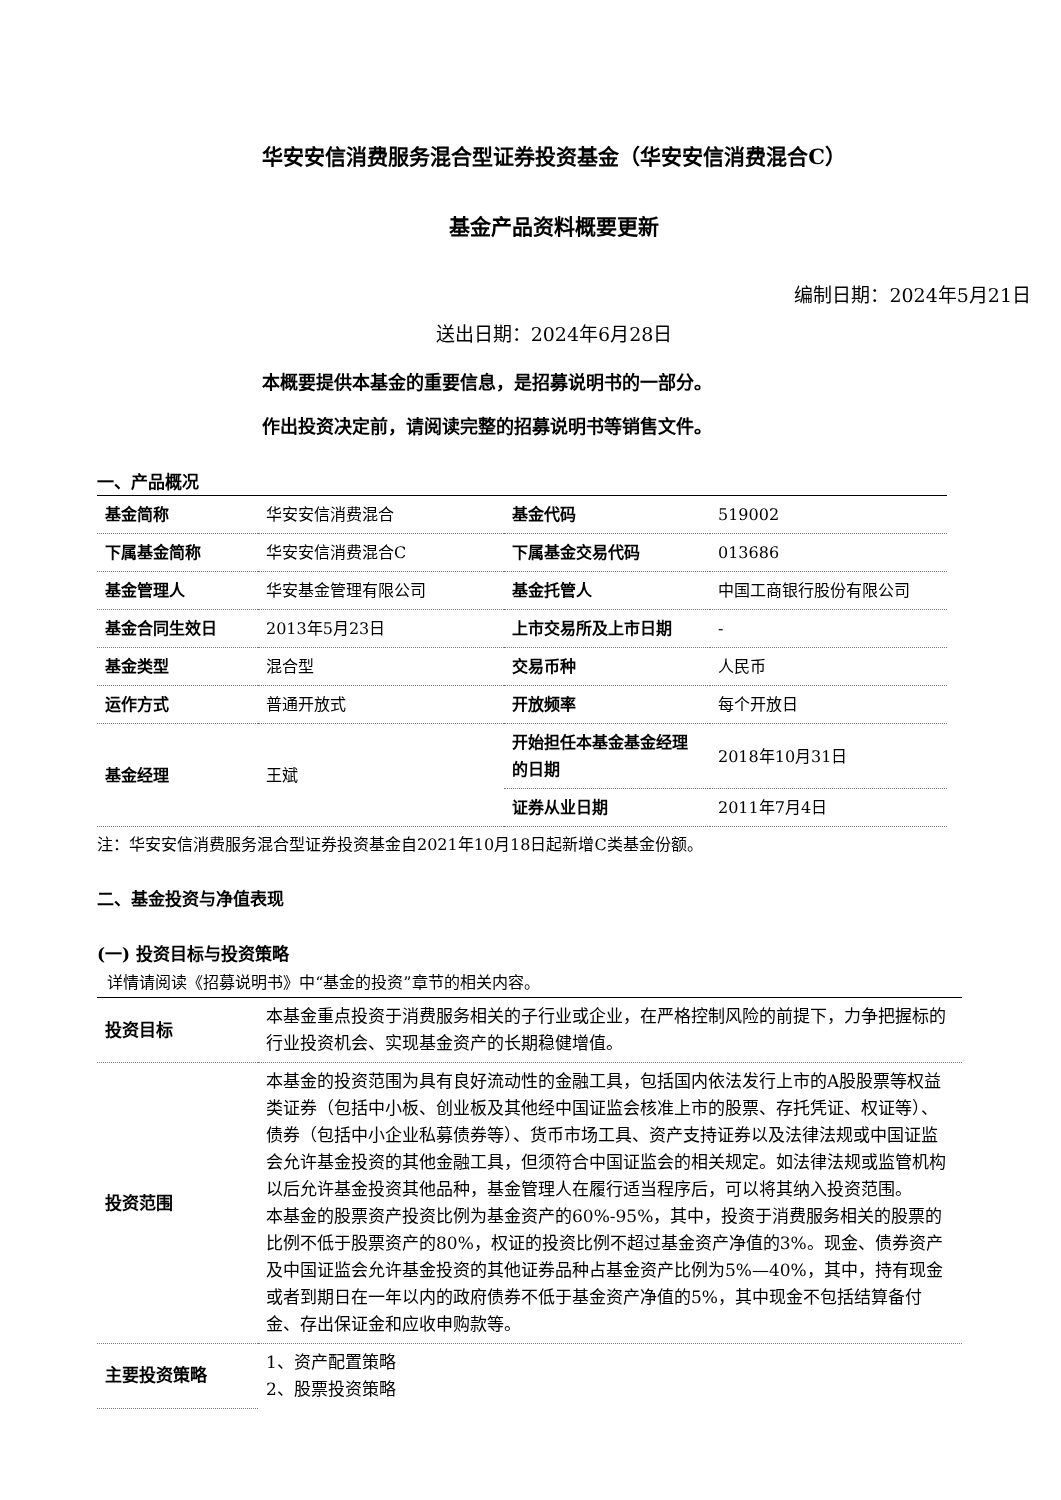华安安信消费服务混合型证券投资基金（华安安信消费混合C）
基金产品资料概要更新
编制日期：2024年5月21日
送出日期：2024年6月28日
本概要提供本基金的重要信息，是招募说明书的一部分。
作出投资决定前，请阅读完整的招募说明书等销售文件。
一、产品概况
| 基金简称 | 华安安信消费混合 | 基金代码 | 519002 |
| 下属基金简称 | 华安安信消费混合C | 下属基金交易代码 | 013686 |
| 基金管理人 | 华安基金管理有限公司 | 基金托管人 | 中国工商银行股份有限公司 |
| 基金合同生效日 | 2013年5月23日 | 上市交易所及上市日期 | - |
| 基金类型 | 混合型 | 交易币种 | 人民币 |
| 运作方式 | 普通开放式 | 开放频率 | 每个开放日 |
| 基金经理 | 王斌 | 开始担任本基金基金经理的日期 | 2018年10月31日 |
| | | 证券从业日期 | 2011年7月4日 |
注：华安安信消费服务混合型证券投资基金自2021年10月18日起新增C类基金份额。
二、基金投资与净值表现
(一) 投资目标与投资策略
详情请阅读《招募说明书》中“基金的投资”章节的相关内容。
| 投资目标 | 本基金重点投资于消费服务相关的子行业或企业，在严格控制风险的前提下，力争把握标的行业投资机会、实现基金资产的长期稳健增值。 |
| 投资范围 | 本基金的投资范围为具有良好流动性的金融工具，包括国内依法发行上市的A股股票等权益类证券（包括中小板、创业板及其他经中国证监会核准上市的股票、存托凭证、权证等）、债券（包括中小企业私募债券等）、货币市场工具、资产支持证券以及法律法规或中国证监会允许基金投资的其他金融工具，但须符合中国证监会的相关规定。如法律法规或监管机构以后允许基金投资其他品种，基金管理人在履行适当程序后，可以将其纳入投资范围。 本基金的股票资产投资比例为基金资产的60%-95%，其中，投资于消费服务相关的股票的比例不低于股票资产的80%，权证的投资比例不超过基金资产净值的3%。现金、债券资产及中国证监会允许基金投资的其他证券品种占基金资产比例为5%—40%，其中，持有现金或者到期日在一年以内的政府债券不低于基金资产净值的5%，其中现金不包括结算备付金、存出保证金和应收申购款等。 |
| 主要投资策略 | 1、资产配置策略 2、股票投资策略 |